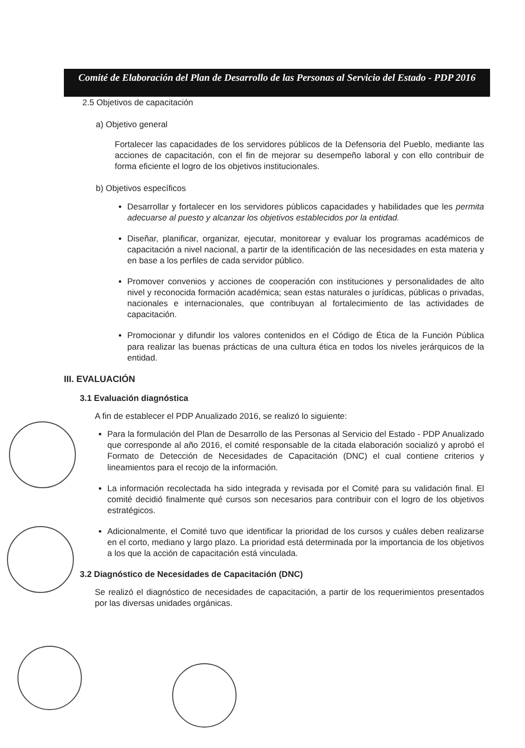Comité de Elaboración del Plan de Desarrollo de las Personas al Servicio del Estado - PDP 2016
2.5 Objetivos de capacitación
a) Objetivo general
Fortalecer las capacidades de los servidores públicos de la Defensoria del Pueblo, mediante las acciones de capacitación, con el fin de mejorar su desempeño laboral y con ello contribuir de forma eficiente el logro de los objetivos institucionales.
b) Objetivos específicos
Desarrollar y fortalecer en los servidores públicos capacidades y habilidades que les permita adecuarse al puesto y alcanzar los objetivos establecidos por la entidad.
Diseñar, planificar, organizar, ejecutar, monitorear y evaluar los programas académicos de capacitación a nivel nacional, a partir de la identificación de las necesidades en esta materia y en base a los perfiles de cada servidor público.
Promover convenios y acciones de cooperación con instituciones y personalidades de alto nivel y reconocida formación académica; sean estas naturales o jurídicas, públicas o privadas, nacionales e internacionales, que contribuyan al fortalecimiento de las actividades de capacitación.
Promocionar y difundir los valores contenidos en el Código de Ética de la Función Pública para realizar las buenas prácticas de una cultura ética en todos los niveles jerárquicos de la entidad.
III. EVALUACIÓN
3.1 Evaluación diagnóstica
A fin de establecer el PDP Anualizado 2016, se realizó lo siguiente:
Para la formulación del Plan de Desarrollo de las Personas al Servicio del Estado - PDP Anualizado que corresponde al año 2016, el comité responsable de la citada elaboración socializó y aprobó el Formato de Detección de Necesidades de Capacitación (DNC) el cual contiene criterios y lineamientos para el recojo de la información.
La información recolectada ha sido integrada y revisada por el Comité para su validación final. El comité decidió finalmente qué cursos son necesarios para contribuir con el logro de los objetivos estratégicos.
Adicionalmente, el Comité tuvo que identificar la prioridad de los cursos y cuáles deben realizarse en el corto, mediano y largo plazo. La prioridad está determinada por la importancia de los objetivos a los que la acción de capacitación está vinculada.
3.2 Diagnóstico de Necesidades de Capacitación (DNC)
Se realizó el diagnóstico de necesidades de capacitación, a partir de los requerimientos presentados por las diversas unidades orgánicas.